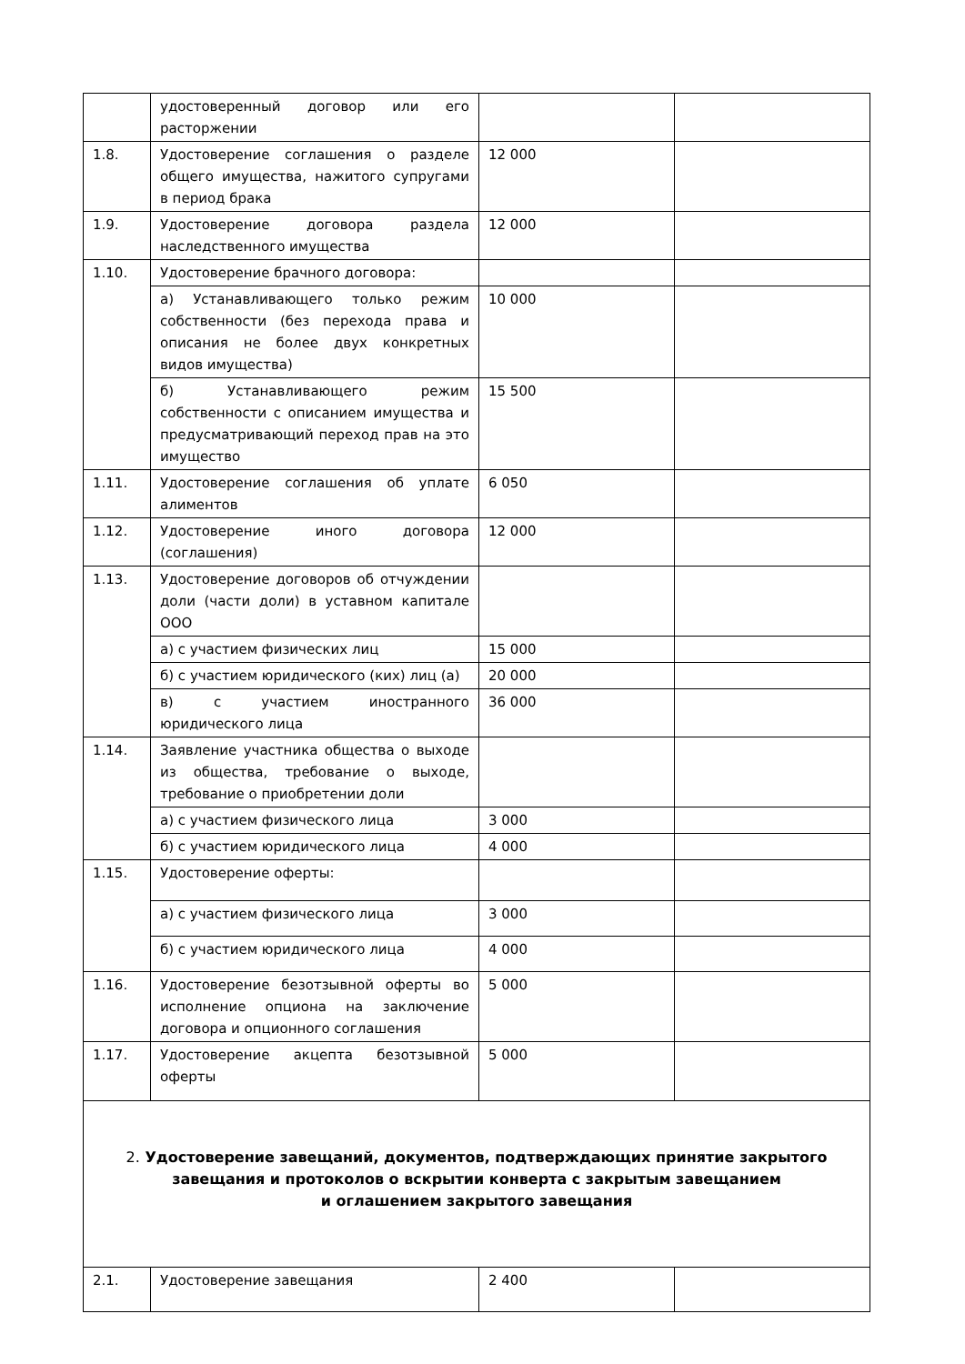| | удостоверенный договор или его расторжении | | |
| 1.8. | Удостоверение соглашения о разделе общего имущества, нажитого супругами в период брака | 12 000 | |
| 1.9. | Удостоверение договора раздела наследственного имущества | 12 000 | |
| 1.10. | Удостоверение брачного договора: | | |
| | а) Устанавливающего только режим собственности (без перехода права и описания не более двух конкретных видов имущества) | 10 000 | |
| | б) Устанавливающего режим собственности с описанием имущества и предусматривающий переход прав на это имущество | 15 500 | |
| 1.11. | Удостоверение соглашения об уплате алиментов | 6 050 | |
| 1.12. | Удостоверение иного договора (соглашения) | 12 000 | |
| 1.13. | Удостоверение договоров об отчуждении доли (части доли) в уставном капитале ООО | | |
| | а) с участием физических лиц | 15 000 | |
| | б) с участием юридического (ких) лиц (а) | 20 000 | |
| | в) с участием иностранного юридического лица | 36 000 | |
| 1.14. | Заявление участника общества о выходе из общества, требование о выходе, требование о приобретении доли | | |
| | а) с участием физического лица | 3 000 | |
| | б) с участием юридического лица | 4 000 | |
| 1.15. | Удостоверение оферты: | | |
| | а) с участием физического лица | 3 000 | |
| | б) с участием юридического лица | 4 000 | |
| 1.16. | Удостоверение безотзывной оферты во исполнение опциона на заключение договора и опционного соглашения | 5 000 | |
| 1.17. | Удостоверение акцепта безотзывной оферты | 5 000 | |
| 2. Удостоверение завещаний, документов, подтверждающих принятие закрытого завещания и протоколов о вскрытии конверта с закрытым завещанием и оглашением закрытого завещания | | | |
| 2.1. | Удостоверение завещания | 2 400 | |